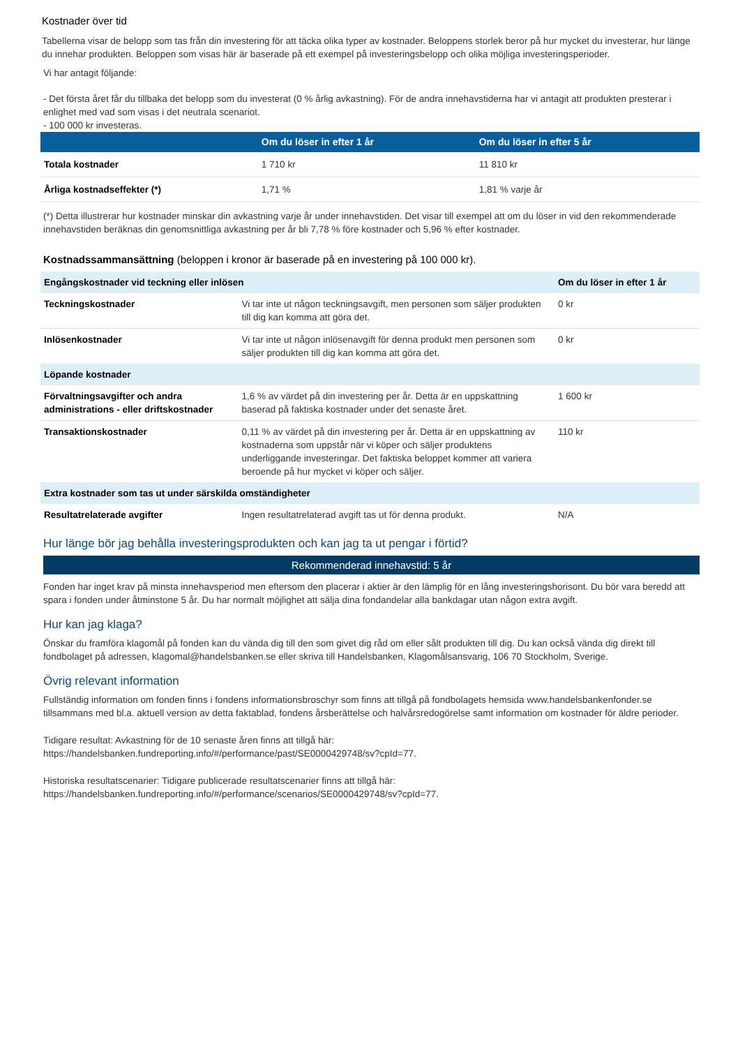Kostnader över tid
Tabellerna visar de belopp som tas från din investering för att täcka olika typer av kostnader. Beloppens storlek beror på hur mycket du investerar, hur länge du innehar produkten. Beloppen som visas här är baserade på ett exempel på investeringsbelopp och olika möjliga investeringsperioder.
Vi har antagit följande:
- Det första året får du tillbaka det belopp som du investerat (0 % årlig avkastning). För de andra innehavstiderna har vi antagit att produkten presterar i enlighet med vad som visas i det neutrala scenariot.
- 100 000 kr investeras.
| | Om du löser in efter 1 år | Om du löser in efter 5 år |
| --- | --- | --- |
| Totala kostnader | 1 710 kr | 11 810 kr |
| Årliga kostnadseffekter (*) | 1,71 % | 1,81 % varje år |
(*) Detta illustrerar hur kostnader minskar din avkastning varje år under innehavstiden. Det visar till exempel att om du löser in vid den rekommenderade innehavstiden beräknas din genomsnittliga avkastning per år bli 7,78 % före kostnader och 5,96 % efter kostnader.
Kostnadssammansättning (beloppen i kronor är baserade på en investering på 100 000 kr).
| Engångskostnader vid teckning eller inlösen | | Om du löser in efter 1 år |
| Teckningskostnader | Vi tar inte ut någon teckningsavgift, men personen som säljer produkten till dig kan komma att göra det. | 0 kr |
| Inlösenkostnader | Vi tar inte ut någon inlösenavgift för denna produkt men personen som säljer produkten till dig kan komma att göra det. | 0 kr |
| Löpande kostnader | | |
| Förvaltningsavgifter och andra administrations - eller driftskostnader | 1,6 % av värdet på din investering per år. Detta är en uppskattning baserad på faktiska kostnader under det senaste året. | 1 600 kr |
| Transaktionskostnader | 0,11 % av värdet på din investering per år. Detta är en uppskattning av kostnaderna som uppstår när vi köper och säljer produktens underliggande investeringar. Det faktiska beloppet kommer att variera beroende på hur mycket vi köper och säljer. | 110 kr |
| Extra kostnader som tas ut under särskilda omständigheter | | |
| Resultatrelaterade avgifter | Ingen resultatrelaterad avgift tas ut för denna produkt. | N/A |
Hur länge bör jag behålla investeringsprodukten och kan jag ta ut pengar i förtid?
Rekommenderad innehavstid: 5 år
Fonden har inget krav på minsta innehavsperiod men eftersom den placerar i aktier är den lämplig för en lång investeringshorisont. Du bör vara beredd att spara i fonden under åtminstone 5 år. Du har normalt möjlighet att sälja dina fondandelar alla bankdagar utan någon extra avgift.
Hur kan jag klaga?
Önskar du framföra klagomål på fonden kan du vända dig till den som givet dig råd om eller sålt produkten till dig. Du kan också vända dig direkt till fondbolaget på adressen, klagomal@handelsbanken.se eller skriva till Handelsbanken, Klagomålsansvarig, 106 70 Stockholm, Sverige.
Övrig relevant information
Fullständig information om fonden finns i fondens informationsbroschyr som finns att tillgå på fondbolagets hemsida www.handelsbankenfonder.se tillsammans med bl.a. aktuell version av detta faktablad, fondens årsberättelse och halvårsredogörelse samt information om kostnader för äldre perioder.
Tidigare resultat: Avkastning för de 10 senaste åren finns att tillgå här:
https://handelsbanken.fundreporting.info/#/performance/past/SE0000429748/sv?cpId=77.
Historiska resultatscenarier: Tidigare publicerade resultatscenarier finns att tillgå här:
https://handelsbanken.fundreporting.info/#/performance/scenarios/SE0000429748/sv?cpId=77.